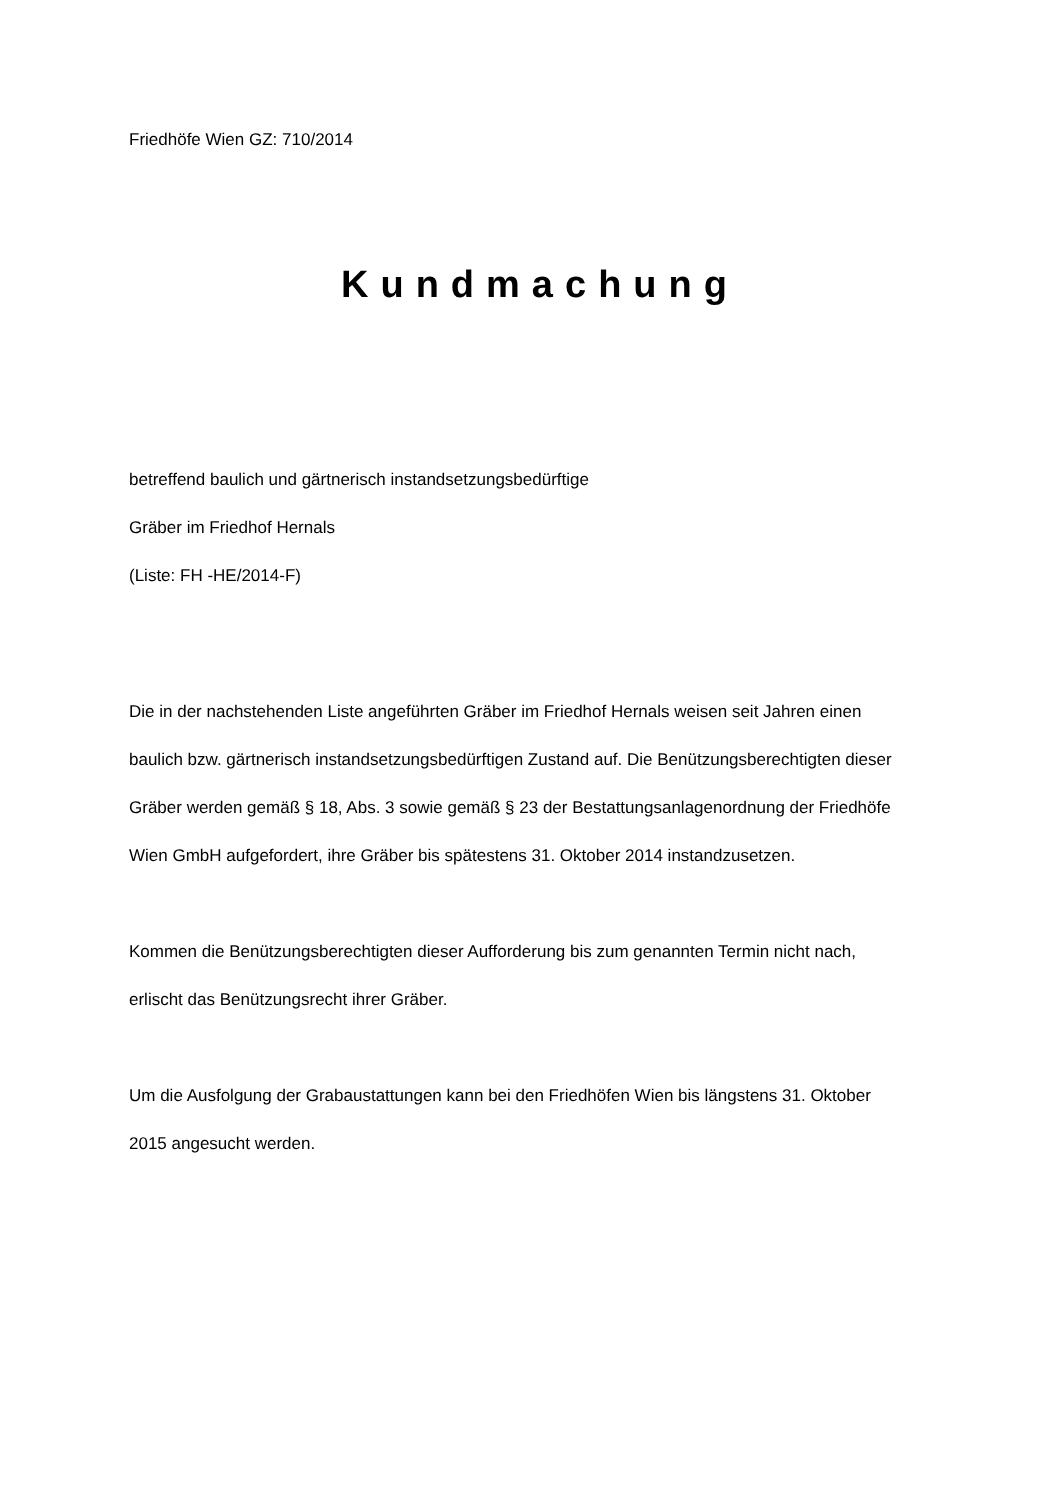Friedhöfe Wien GZ: 710/2014
Kundmachung
betreffend baulich und gärtnerisch instandsetzungsbedürftige
Gräber im Friedhof Hernals
(Liste: FH -HE/2014-F)
Die in der nachstehenden Liste angeführten Gräber im Friedhof Hernals weisen seit Jahren einen baulich bzw. gärtnerisch instandsetzungsbedürftigen Zustand auf. Die Benützungsberechtigten dieser Gräber werden gemäß § 18, Abs. 3 sowie gemäß § 23 der Bestattungsanlagenordnung der Friedhöfe Wien GmbH aufgefordert, ihre Gräber bis spätestens 31. Oktober 2014 instandzusetzen.
Kommen die Benützungsberechtigten dieser Aufforderung bis zum genannten Termin nicht nach, erlischt das Benützungsrecht ihrer Gräber.
Um die Ausfolgung der Grabaustattungen kann bei den Friedhöfen Wien bis längstens 31. Oktober 2015 angesucht werden.